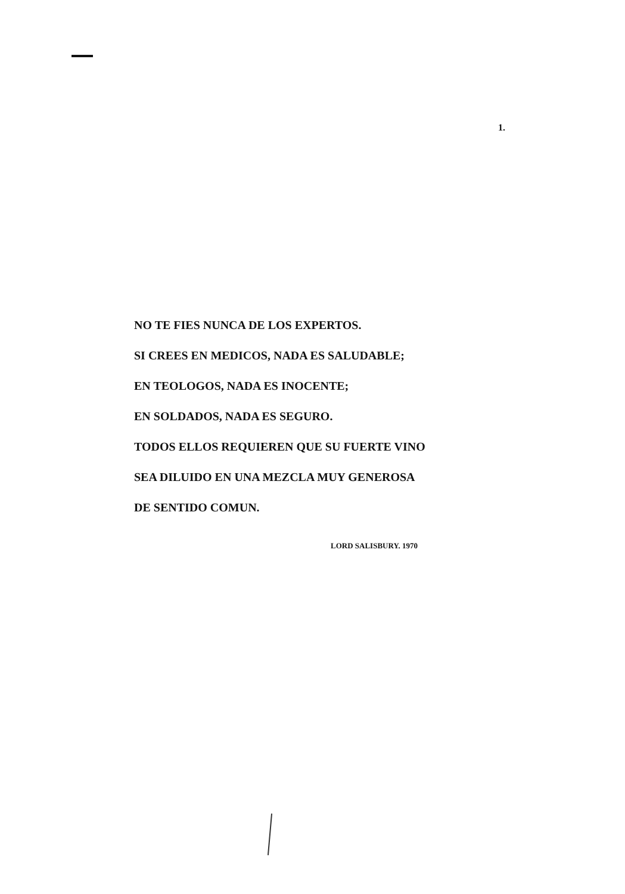1.
NO TE FIES NUNCA DE LOS EXPERTOS.
SI CREES EN MEDICOS, NADA ES SALUDABLE;
EN TEOLOGOS, NADA ES INOCENTE;
EN SOLDADOS, NADA ES SEGURO.
TODOS ELLOS REQUIEREN QUE SU FUERTE VINO
SEA DILUIDO EN UNA MEZCLA MUY GENEROSA
DE SENTIDO COMUN.
LORD SALISBURY. 1970